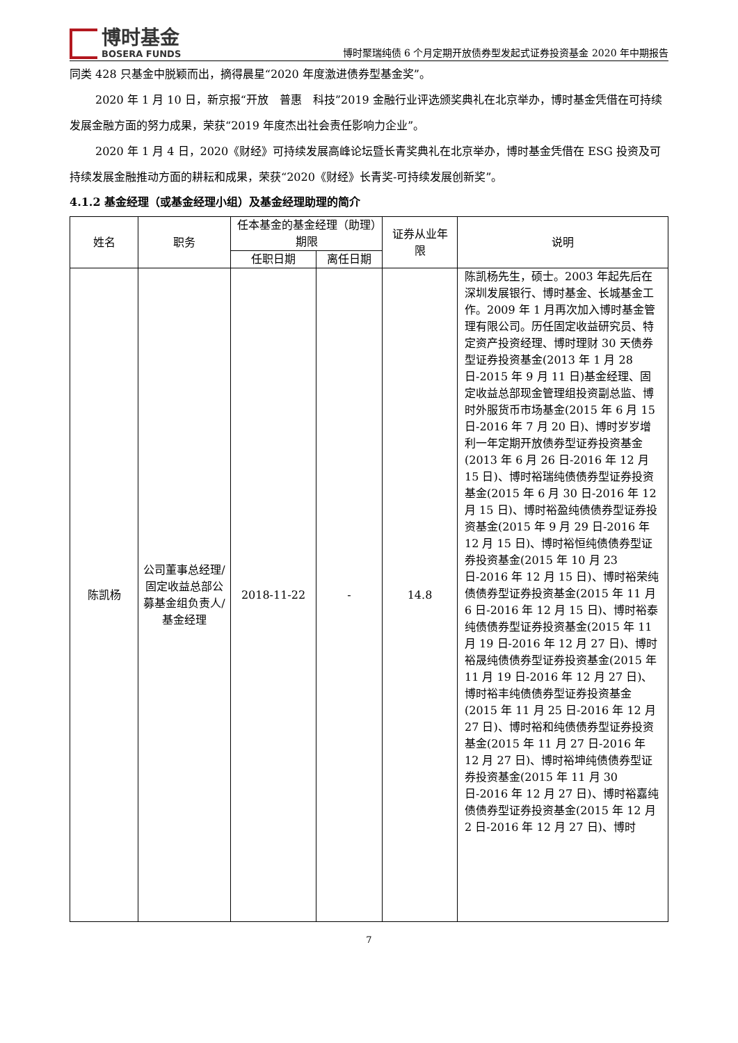博时基金
BOSERA FUNDS
博时聚瑞纯债 6 个月定期开放债券型发起式证券投资基金 2020 年中期报告
同类 428 只基金中脱颖而出，摘得晨星“2020 年度激进债券型基金奖”。
2020 年 1 月 10 日，新京报“开放　普惠　科技”2019 金融行业评选颁奖典礼在北京举办，博时基金凭借在可持续发展金融方面的努力成果，荣获“2019 年度杰出社会责任影响力企业”。
2020 年 1 月 4 日，2020《财经》可持续发展高峰论坛暨长青奖典礼在北京举办，博时基金凭借在 ESG 投资及可持续发展金融推动方面的耕耘和成果，荣获“2020《财经》长青奖-可持续发展创新奖”。
4.1.2 基金经理（或基金经理小组）及基金经理助理的简介
| 姓名 | 职务 | 任本基金的基金经理（助理）期限 | | 证券从业年限 | 说明 |
| --- | --- | --- | --- | --- | --- |
| | | 任职日期 | 离任日期 | | |
| 陈凯杨 | 公司董事总经理/固定收益总部公募基金组负责人/基金经理 | 2018-11-22 | - | 14.8 | 陈凯杨先生，硕士。2003 年起先后在深圳发展银行、博时基金、长城基金工作。2009 年 1 月再次加入博时基金管理有限公司。历任固定收益研究员、特定资产投资经理、博时理财 30 天债券型证券投资基金(2013 年 1 月 28 日-2015 年 9 月 11 日)基金经理、固定收益总部现金管理组投资副总监、博时外服货币市场基金(2015 年 6 月 15 日-2016 年 7 月 20 日)、博时岁岁增利一年定期开放债券型证券投资基金(2013 年 6 月 26 日-2016 年 12 月 15 日)、博时裕瑞纯债债券型证券投资基金(2015 年 6 月 30 日-2016 年 12 月 15 日)、博时裕盈纯债债券型证券投资基金(2015 年 9 月 29 日-2016 年 12 月 15 日)、博时裕恒纯债债券型证券投资基金(2015 年 10 月 23 日-2016 年 12 月 15 日)、博时裕荣纯债债券型证券投资基金(2015 年 11 月 6 日-2016 年 12 月 15 日)、博时裕泰纯债债券型证券投资基金(2015 年 11 月 19 日-2016 年 12 月 27 日)、博时裕晟纯债债券型证券投资基金(2015 年 11 月 19 日-2016 年 12 月 27 日)、博时裕丰纯债债券型证券投资基金(2015 年 11 月 25 日-2016 年 12 月 27 日)、博时裕和纯债债券型证券投资基金(2015 年 11 月 27 日-2016 年 12 月 27 日)、博时裕坤纯债债券型证券投资基金(2015 年 11 月 30 日-2016 年 12 月 27 日)、博时裕嘉纯债债券型证券投资基金(2015 年 12 月 2 日-2016 年 12 月 27 日)、博时 |
7